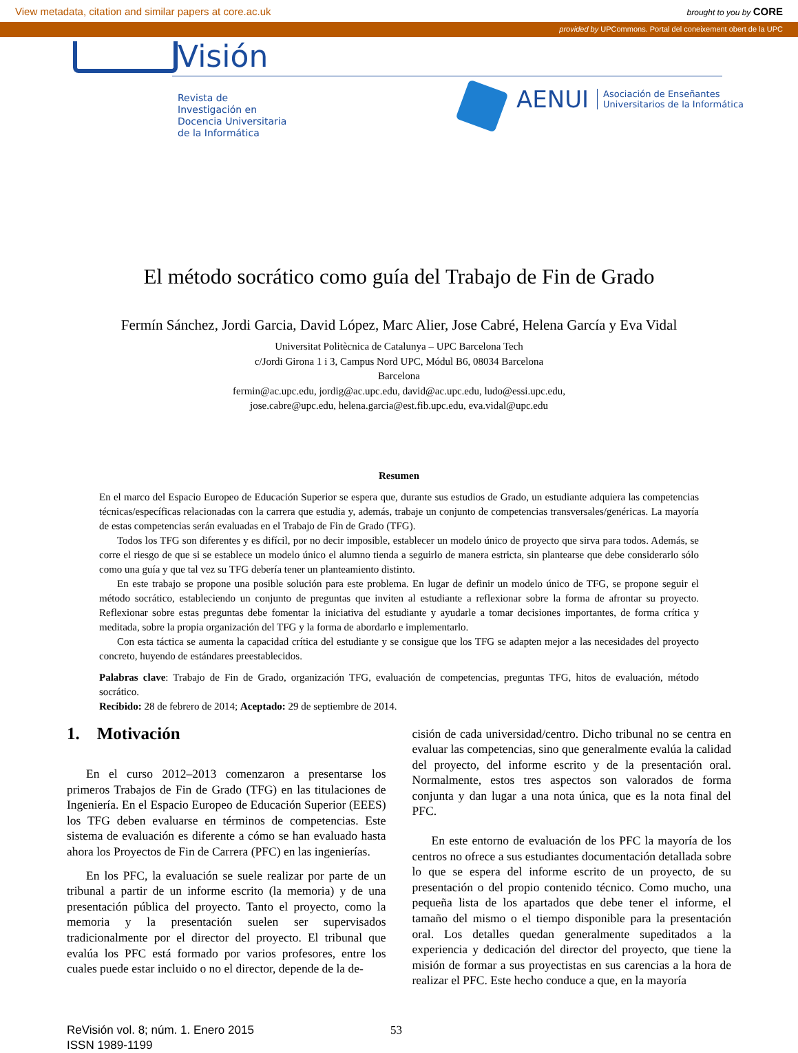View metadata, citation and similar papers at core.ac.uk brought to you by CORE
provided by UPCommons. Portal del coneixement obert de la UPC
Visión
Revista de
Investigación en
Docencia Universitaria
de la Informática
AENUI Asociación de Enseñantes
Universitarios de la Informática
El método socrático como guía del Trabajo de Fin de Grado
Fermín Sánchez, Jordi Garcia, David López, Marc Alier, Jose Cabré, Helena García y Eva Vidal
Universitat Politècnica de Catalunya – UPC Barcelona Tech
c/Jordi Girona 1 i 3, Campus Nord UPC, Módul B6, 08034 Barcelona
Barcelona
fermin@ac.upc.edu, jordig@ac.upc.edu, david@ac.upc.edu, ludo@essi.upc.edu,
jose.cabre@upc.edu, helena.garcia@est.fib.upc.edu, eva.vidal@upc.edu
Resumen
En el marco del Espacio Europeo de Educación Superior se espera que, durante sus estudios de Grado, un estudiante adquiera las competencias técnicas/específicas relacionadas con la carrera que estudia y, además, trabaje un conjunto de competencias transversales/genéricas. La mayoría de estas competencias serán evaluadas en el Trabajo de Fin de Grado (TFG).
Todos los TFG son diferentes y es difícil, por no decir imposible, establecer un modelo único de proyecto que sirva para todos. Además, se corre el riesgo de que si se establece un modelo único el alumno tienda a seguirlo de manera estricta, sin plantearse que debe considerarlo sólo como una guía y que tal vez su TFG debería tener un planteamiento distinto.
En este trabajo se propone una posible solución para este problema. En lugar de definir un modelo único de TFG, se propone seguir el método socrático, estableciendo un conjunto de preguntas que inviten al estudiante a reflexionar sobre la forma de afrontar su proyecto. Reflexionar sobre estas preguntas debe fomentar la iniciativa del estudiante y ayudarle a tomar decisiones importantes, de forma crítica y meditada, sobre la propia organización del TFG y la forma de abordarlo e implementarlo.
Con esta táctica se aumenta la capacidad crítica del estudiante y se consigue que los TFG se adapten mejor a las necesidades del proyecto concreto, huyendo de estándares preestablecidos.
Palabras clave: Trabajo de Fin de Grado, organización TFG, evaluación de competencias, preguntas TFG, hitos de evaluación, método socrático.
Recibido: 28 de febrero de 2014; Aceptado: 29 de septiembre de 2014.
1. Motivación
En el curso 2012–2013 comenzaron a presentarse los primeros Trabajos de Fin de Grado (TFG) en las titulaciones de Ingeniería. En el Espacio Europeo de Educación Superior (EEES) los TFG deben evaluarse en términos de competencias. Este sistema de evaluación es diferente a cómo se han evaluado hasta ahora los Proyectos de Fin de Carrera (PFC) en las ingenierías.
En los PFC, la evaluación se suele realizar por parte de un tribunal a partir de un informe escrito (la memoria) y de una presentación pública del proyecto. Tanto el proyecto, como la memoria y la presentación suelen ser supervisados tradicionalmente por el director del proyecto. El tribunal que evalúa los PFC está formado por varios profesores, entre los cuales puede estar incluido o no el director, depende de la de-
cisión de cada universidad/centro. Dicho tribunal no se centra en evaluar las competencias, sino que generalmente evalúa la calidad del proyecto, del informe escrito y de la presentación oral. Normalmente, estos tres aspectos son valorados de forma conjunta y dan lugar a una nota única, que es la nota final del PFC.
En este entorno de evaluación de los PFC la mayoría de los centros no ofrece a sus estudiantes documentación detallada sobre lo que se espera del informe escrito de un proyecto, de su presentación o del propio contenido técnico. Como mucho, una pequeña lista de los apartados que debe tener el informe, el tamaño del mismo o el tiempo disponible para la presentación oral. Los detalles quedan generalmente supeditados a la experiencia y dedicación del director del proyecto, que tiene la misión de formar a sus proyectistas en sus carencias a la hora de realizar el PFC. Este hecho conduce a que, en la mayoría
ReVisión vol. 8; núm. 1. Enero 2015
ISSN 1989-1199
53